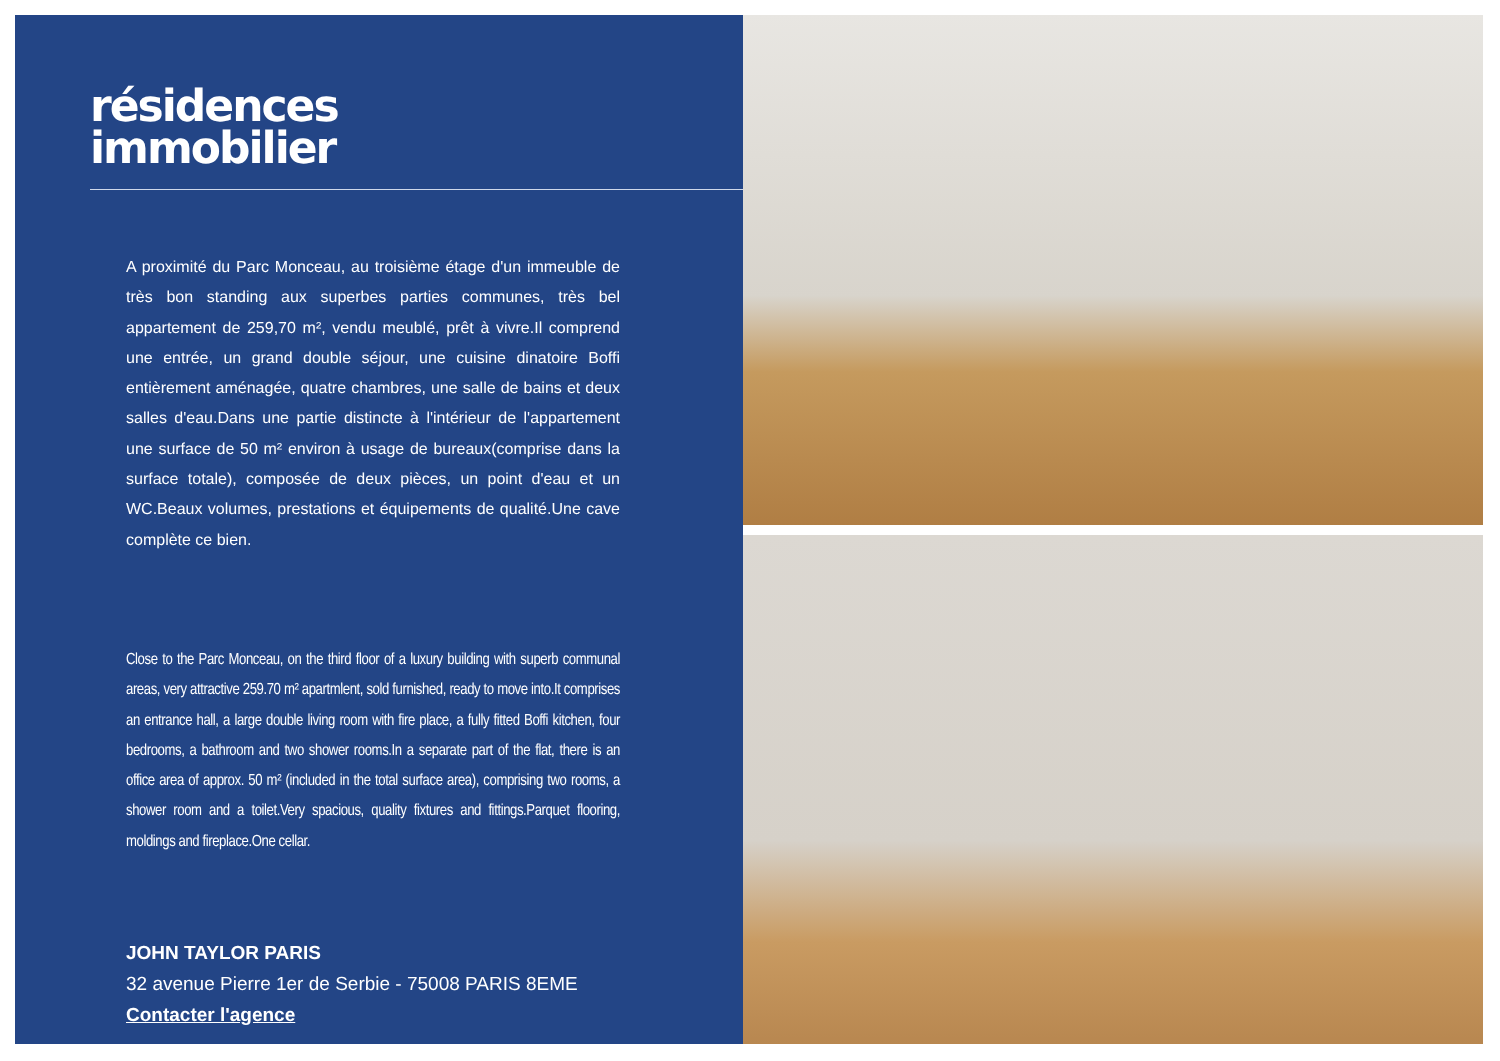résidences
immobilier
A proximité du Parc Monceau, au troisième étage d'un immeuble de très bon standing aux superbes parties communes, très bel appartement de 259,70 m², vendu meublé, prêt à vivre.Il comprend une entrée, un grand double séjour, une cuisine dinatoire Boffi entièrement aménagée, quatre chambres, une salle de bains et deux salles d'eau.Dans une partie distincte à l'intérieur de l'appartement une surface de 50 m² environ à usage de bureaux(comprise dans la surface totale), composée de deux pièces, un point d'eau et un WC.Beaux volumes, prestations et équipements de qualité.Une cave complète ce bien.
Close to the Parc Monceau, on the third floor of a luxury building with superb communal areas, very attractive 259.70 m² apartmlent, sold furnished, ready to move into.It comprises an entrance hall, a large double living room with fire place, a fully fitted Boffi kitchen, four bedrooms, a bathroom and two shower rooms.In a separate part of the flat, there is an office area of approx. 50 m² (included in the total surface area), comprising two rooms, a shower room and a toilet.Very spacious, quality fixtures and fittings.Parquet flooring, moldings and fireplace.One cellar.
JOHN TAYLOR PARIS
32 avenue Pierre 1er de Serbie - 75008 PARIS 8EME
Contacter l'agence